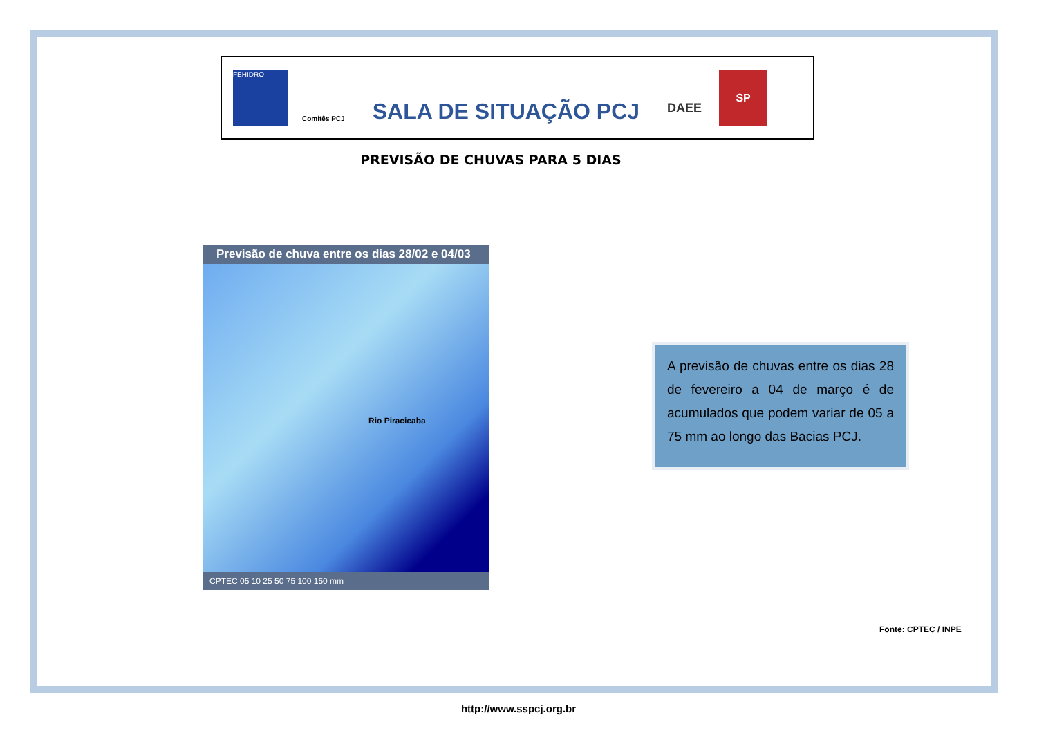FEHIDRO
Comitês PCJ
SALA DE SITUAÇÃO PCJ
DAEE
SP
PREVISÃO DE CHUVAS PARA 5 DIAS
Previsão de chuva entre os dias 28/02 e 04/03
Rio Piracicaba
CPTEC 05 10 25 50 75 100 150 mm
A previsão de chuvas entre os dias 28 de fevereiro a 04 de março é de acumulados que podem variar de 05 a 75 mm ao longo das Bacias PCJ.
Fonte: CPTEC / INPE
http://www.sspcj.org.br